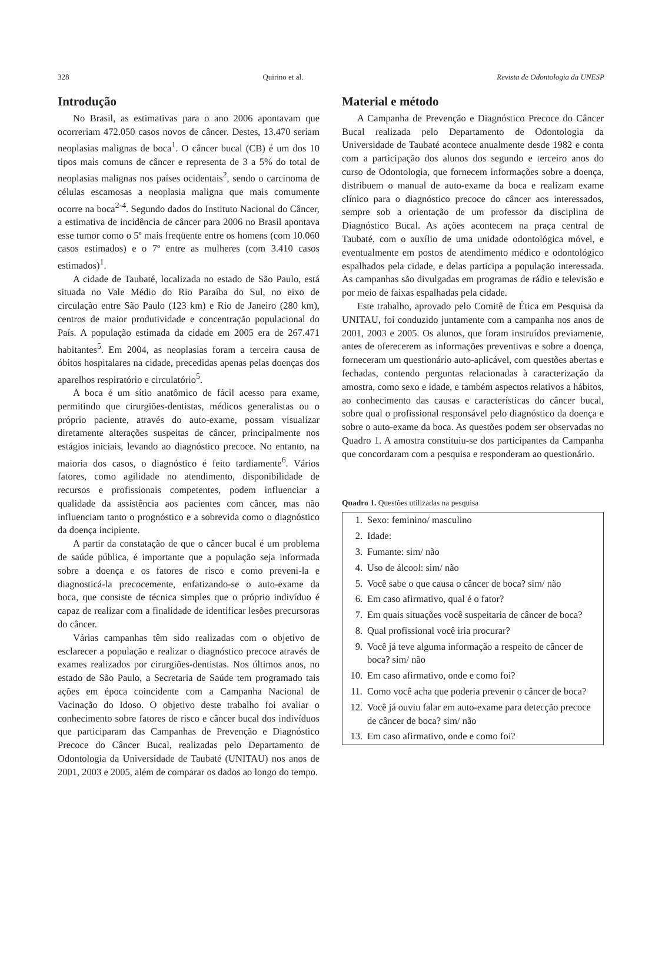328 Quirino et al. Revista de Odontologia da UNESP
Introdução
No Brasil, as estimativas para o ano 2006 apontavam que ocorreriam 472.050 casos novos de câncer. Destes, 13.470 seriam neoplasias malignas de boca<sup>1</sup>. O câncer bucal (CB) é um dos 10 tipos mais comuns de câncer e representa de 3 a 5% do total de neoplasias malignas nos países ocidentais<sup>2</sup>, sendo o carcinoma de células escamosas a neoplasia maligna que mais comumente ocorre na boca<sup>2-4</sup>. Segundo dados do Instituto Nacional do Câncer, a estimativa de incidência de câncer para 2006 no Brasil apontava esse tumor como o 5º mais freqüente entre os homens (com 10.060 casos estimados) e o 7º entre as mulheres (com 3.410 casos estimados)<sup>1</sup>.
A cidade de Taubaté, localizada no estado de São Paulo, está situada no Vale Médio do Rio Paraíba do Sul, no eixo de circulação entre São Paulo (123 km) e Rio de Janeiro (280 km), centros de maior produtividade e concentração populacional do País. A população estimada da cidade em 2005 era de 267.471 habitantes<sup>5</sup>. Em 2004, as neoplasias foram a terceira causa de óbitos hospitalares na cidade, precedidas apenas pelas doenças dos aparelhos respiratório e circulatório<sup>5</sup>.
A boca é um sítio anatômico de fácil acesso para exame, permitindo que cirurgiões-dentistas, médicos generalistas ou o próprio paciente, através do auto-exame, possam visualizar diretamente alterações suspeitas de câncer, principalmente nos estágios iniciais, levando ao diagnóstico precoce. No entanto, na maioria dos casos, o diagnóstico é feito tardiamente<sup>6</sup>. Vários fatores, como agilidade no atendimento, disponibilidade de recursos e profissionais competentes, podem influenciar a qualidade da assistência aos pacientes com câncer, mas não influenciam tanto o prognóstico e a sobrevida como o diagnóstico da doença incipiente.
A partir da constatação de que o câncer bucal é um problema de saúde pública, é importante que a população seja informada sobre a doença e os fatores de risco e como preveni-la e diagnosticá-la precocemente, enfatizando-se o auto-exame da boca, que consiste de técnica simples que o próprio indivíduo é capaz de realizar com a finalidade de identificar lesões precursoras do câncer.
Várias campanhas têm sido realizadas com o objetivo de esclarecer a população e realizar o diagnóstico precoce através de exames realizados por cirurgiões-dentistas. Nos últimos anos, no estado de São Paulo, a Secretaria de Saúde tem programado tais ações em época coincidente com a Campanha Nacional de Vacinação do Idoso. O objetivo deste trabalho foi avaliar o conhecimento sobre fatores de risco e câncer bucal dos indivíduos que participaram das Campanhas de Prevenção e Diagnóstico Precoce do Câncer Bucal, realizadas pelo Departamento de Odontologia da Universidade de Taubaté (UNITAU) nos anos de 2001, 2003 e 2005, além de comparar os dados ao longo do tempo.
Material e método
A Campanha de Prevenção e Diagnóstico Precoce do Câncer Bucal realizada pelo Departamento de Odontologia da Universidade de Taubaté acontece anualmente desde 1982 e conta com a participação dos alunos dos segundo e terceiro anos do curso de Odontologia, que fornecem informações sobre a doença, distribuem o manual de auto-exame da boca e realizam exame clínico para o diagnóstico precoce do câncer aos interessados, sempre sob a orientação de um professor da disciplina de Diagnóstico Bucal. As ações acontecem na praça central de Taubaté, com o auxílio de uma unidade odontológica móvel, e eventualmente em postos de atendimento médico e odontológico espalhados pela cidade, e delas participa a população interessada. As campanhas são divulgadas em programas de rádio e televisão e por meio de faixas espalhadas pela cidade.
Este trabalho, aprovado pelo Comitê de Ética em Pesquisa da UNITAU, foi conduzido juntamente com a campanha nos anos de 2001, 2003 e 2005. Os alunos, que foram instruídos previamente, antes de oferecerem as informações preventivas e sobre a doença, forneceram um questionário auto-aplicável, com questões abertas e fechadas, contendo perguntas relacionadas à caracterização da amostra, como sexo e idade, e também aspectos relativos a hábitos, ao conhecimento das causas e características do câncer bucal, sobre qual o profissional responsável pelo diagnóstico da doença e sobre o auto-exame da boca. As questões podem ser observadas no Quadro 1. A amostra constituiu-se dos participantes da Campanha que concordaram com a pesquisa e responderam ao questionário.
Quadro 1. Questões utilizadas na pesquisa
| 1. | Sexo: feminino/ masculino |
| 2. | Idade: |
| 3. | Fumante: sim/ não |
| 4. | Uso de álcool: sim/ não |
| 5. | Você sabe o que causa o câncer de boca? sim/ não |
| 6. | Em caso afirmativo, qual é o fator? |
| 7. | Em quais situações você suspeitaria de câncer de boca? |
| 8. | Qual profissional você iria procurar? |
| 9. | Você já teve alguma informação a respeito de câncer de boca? sim/ não |
| 10. | Em caso afirmativo, onde e como foi? |
| 11. | Como você acha que poderia prevenir o câncer de boca? |
| 12. | Você já ouviu falar em auto-exame para detecção precoce de câncer de boca? sim/ não |
| 13. | Em caso afirmativo, onde e como foi? |